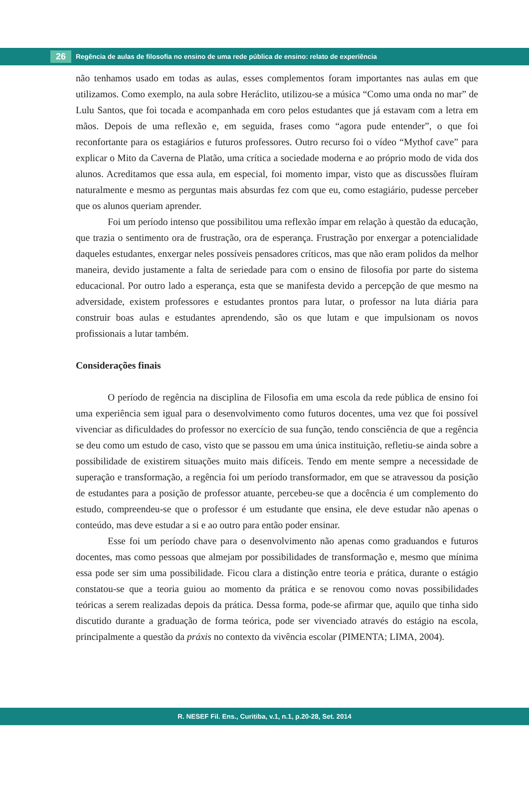26
Regência de aulas de filosofia no ensino de uma rede pública de ensino: relato de experiência
não tenhamos usado em todas as aulas, esses complementos foram importantes nas aulas em que utilizamos. Como exemplo, na aula sobre Heráclito, utilizou-se a música “Como uma onda no mar” de Lulu Santos, que foi tocada e acompanhada em coro pelos estudantes que já estavam com a letra em mãos. Depois de uma reflexão e, em seguida, frases como “agora pude entender”, o que foi reconfortante para os estagiários e futuros professores. Outro recurso foi o vídeo “Mythof cave” para explicar o Mito da Caverna de Platão, uma crítica a sociedade moderna e ao próprio modo de vida dos alunos. Acreditamos que essa aula, em especial, foi momento impar, visto que as discussões fluíram naturalmente e mesmo as perguntas mais absurdas fez com que eu, como estagiário, pudesse perceber que os alunos queriam aprender.
Foi um período intenso que possibilitou uma reflexão ímpar em relação à questão da educação, que trazia o sentimento ora de frustração, ora de esperança. Frustração por enxergar a potencialidade daqueles estudantes, enxergar neles possíveis pensadores críticos, mas que não eram polidos da melhor maneira, devido justamente a falta de seriedade para com o ensino de filosofia por parte do sistema educacional. Por outro lado a esperança, esta que se manifesta devido a percepção de que mesmo na adversidade, existem professores e estudantes prontos para lutar, o professor na luta diária para construir boas aulas e estudantes aprendendo, são os que lutam e que impulsionam os novos profissionais a lutar também.
Considerações finais
O período de regência na disciplina de Filosofia em uma escola da rede pública de ensino foi uma experiência sem igual para o desenvolvimento como futuros docentes, uma vez que foi possível vivenciar as dificuldades do professor no exercício de sua função, tendo consciência de que a regência se deu como um estudo de caso, visto que se passou em uma única instituição, refletiu-se ainda sobre a possibilidade de existirem situações muito mais difíceis. Tendo em mente sempre a necessidade de superação e transformação, a regência foi um período transformador, em que se atravessou da posição de estudantes para a posição de professor atuante, percebeu-se que a docência é um complemento do estudo, compreendeu-se que o professor é um estudante que ensina, ele deve estudar não apenas o conteúdo, mas deve estudar a si e ao outro para então poder ensinar.
Esse foi um período chave para o desenvolvimento não apenas como graduandos e futuros docentes, mas como pessoas que almejam por possibilidades de transformação e, mesmo que mínima essa pode ser sim uma possibilidade. Ficou clara a distinção entre teoria e prática, durante o estágio constatou-se que a teoria guiou ao momento da prática e se renovou como novas possibilidades teóricas a serem realizadas depois da prática. Dessa forma, pode-se afirmar que, aquilo que tinha sido discutido durante a graduação de forma teórica, pode ser vivenciado através do estágio na escola, principalmente a questão da práxis no contexto da vivência escolar (PIMENTA; LIMA, 2004).
R. NESEF Fil. Ens., Curitiba, v.1, n.1, p.20-28, Set. 2014